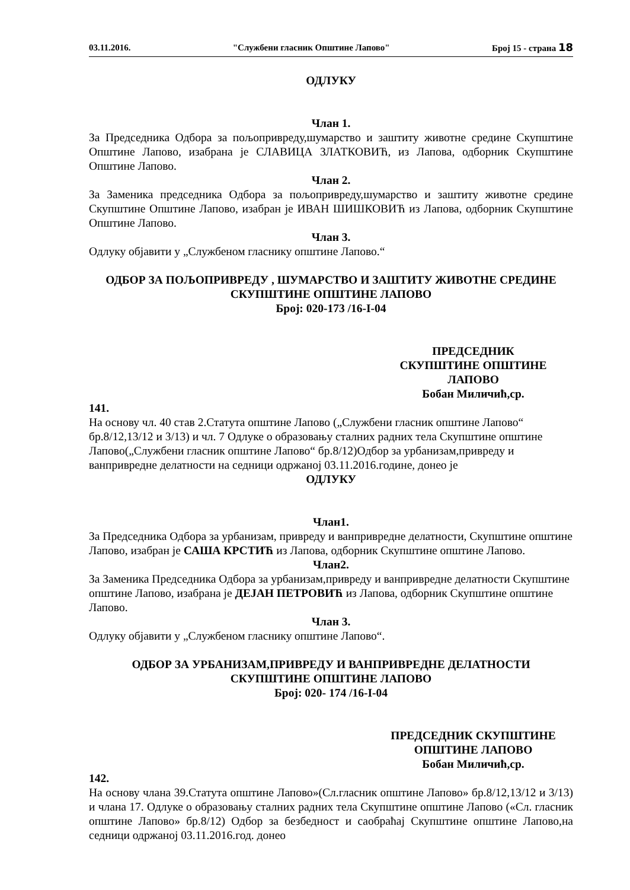03.11.2016. "Службени гласник Општине Лапово" Број 15 - страна 18
ОДЛУКУ
Члан 1.
За Председника Одбора за пољопривреду,шумарство и заштиту животне средине Скупштине Општине Лапово, изабрана је СЛАВИЦА ЗЛАТКОВИЋ, из Лапова, одборник Скупштине Општине Лапово.
Члан 2.
За Заменика председника Одбора за пољопривреду,шумарство и заштиту животне средине Скупштине Општине Лапово, изабран је ИВАН ШИШКОВИЋ из Лапова, одборник Скупштине Општине Лапово.
Члан 3.
Одлуку објавити у „Службеном гласнику општине Лапово.“
ОДБОР ЗА ПОЉОПРИВРЕДУ , ШУМАРСТВО И ЗАШТИТУ ЖИВОТНЕ СРЕДИНЕ
СКУПШТИНЕ ОПШТИНЕ ЛАПОВО
Број: 020-173 /16-I-04
ПРЕДСЕДНИК
СКУПШТИНЕ ОПШТИНЕ
ЛАПОВО
Бобан Миличић,ср.
141.
На основу чл. 40 став 2.Статута општине Лапово („Службени гласник општине Лапово“ бр.8/12,13/12 и 3/13) и чл. 7 Одлуке о образовању сталних радних тела Скупштине општине Лапово(„Службени гласник општине Лапово“ бр.8/12)Одбор за урбанизам,привреду и ванпривредне делатности на седници одржаној 03.11.2016.године, донео је
ОДЛУКУ
Члан1.
За Председника Одбора за урбанизам, привреду и ванпривредне делатности, Скупштине општине Лапово, изабран је САША КРСТИЋ из Лапова, одборник Скупштине општине Лапово.
Члан2.
За Заменика Председника Одбора за урбанизам,привреду и ванпривредне делатности Скупштине општине Лапово, изабрана је ДЕЈАН ПЕТРОВИЋ из Лапова, одборник Скупштине општине Лапово.
Члан 3.
Одлуку објавити у „Службеном гласнику општине Лапово“.
ОДБОР ЗА УРБАНИЗАМ,ПРИВРЕДУ И ВАНПРИВРЕДНЕ ДЕЛАТНОСТИ
СКУПШТИНЕ ОПШТИНЕ ЛАПОВО
Број: 020- 174 /16-I-04
ПРЕДСЕДНИК СКУПШТИНЕ
ОПШТИНЕ ЛАПОВО
Бобан Миличић,ср.
142.
На основу члана 39.Статута општине Лапово»(Сл.гласник општине Лапово» бр.8/12,13/12 и 3/13) и члана 17. Одлуке о образовању сталних радних тела Скупштине општине Лапово («Сл. гласник општине Лапово» бр.8/12) Одбор за безбедност и саобраћај Скупштине општине Лапово,на седници одржаној 03.11.2016.год. донео